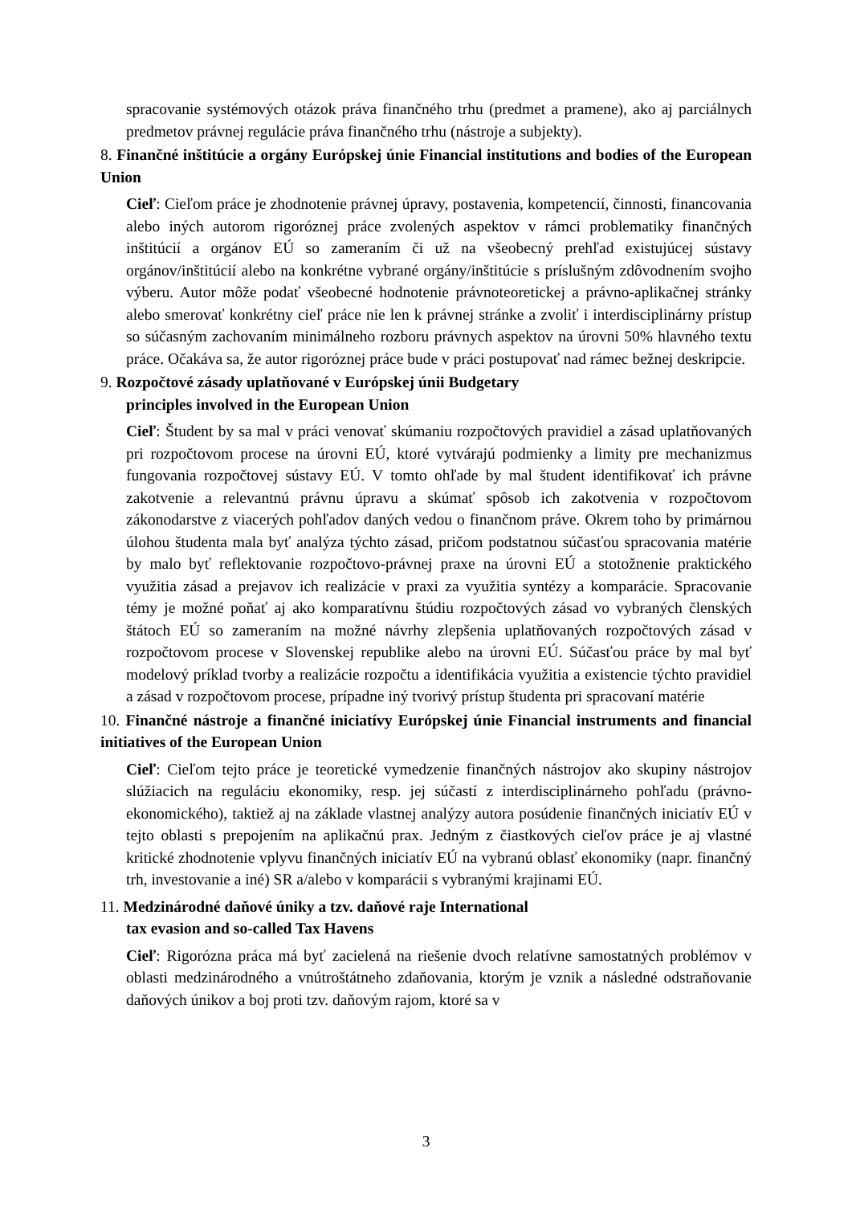spracovanie systémových otázok práva finančného trhu (predmet a pramene), ako aj parciálnych predmetov právnej regulácie práva finančného trhu (nástroje a subjekty).
8. Finančné inštitúcie a orgány Európskej únie Financial institutions and bodies of the European Union
Cieľ: Cieľom práce je zhodnotenie právnej úpravy, postavenia, kompetencií, činnosti, financovania alebo iných autorom rigoróznej práce zvolených aspektov v rámci problematiky finančných inštitúcií a orgánov EÚ so zameraním či už na všeobecný prehľad existujúcej sústavy orgánov/inštitúcií alebo na konkrétne vybrané orgány/inštitúcie s príslušným zdôvodnením svojho výberu. Autor môže podať všeobecné hodnotenie právnoteoretickej a právno-aplikačnej stránky alebo smerovať konkrétny cieľ práce nie len k právnej stránke a zvoliť i interdisciplinárny prístup so súčasným zachovaním minimálneho rozboru právnych aspektov na úrovni 50% hlavného textu práce. Očakáva sa, že autor rigoróznej práce bude v práci postupovať nad rámec bežnej deskripcie.
9. Rozpočtové zásady uplatňované v Európskej únii Budgetary
principles involved in the European Union
Cieľ: Študent by sa mal v práci venovať skúmaniu rozpočtových pravidiel a zásad uplatňovaných pri rozpočtovom procese na úrovni EÚ, ktoré vytvárajú podmienky a limity pre mechanizmus fungovania rozpočtovej sústavy EÚ. V tomto ohľade by mal študent identifikovať ich právne zakotvenie a relevantnú právnu úpravu a skúmať spôsob ich zakotvenia v rozpočtovom zákonodarstve z viacerých pohľadov daných vedou o finančnom práve. Okrem toho by primárnou úlohou študenta mala byť analýza týchto zásad, pričom podstatnou súčasťou spracovania matérie by malo byť reflektovanie rozpočtovo-právnej praxe na úrovni EÚ a stotožnenie praktického využitia zásad a prejavov ich realizácie v praxi za využitia syntézy a komparácie. Spracovanie témy je možné poňať aj ako komparatívnu štúdiu rozpočtových zásad vo vybraných členských štátoch EÚ so zameraním na možné návrhy zlepšenia uplatňovaných rozpočtových zásad v rozpočtovom procese v Slovenskej republike alebo na úrovni EÚ. Súčasťou práce by mal byť modelový príklad tvorby a realizácie rozpočtu a identifikácia využitia a existencie týchto pravidiel a zásad v rozpočtovom procese, prípadne iný tvorivý prístup študenta pri spracovaní matérie
10. Finančné nástroje a finančné iniciatívy Európskej únie Financial instruments and financial initiatives of the European Union
Cieľ: Cieľom tejto práce je teoretické vymedzenie finančných nástrojov ako skupiny nástrojov slúžiacich na reguláciu ekonomiky, resp. jej súčastí z interdisciplinárneho pohľadu (právno-ekonomického), taktiež aj na základe vlastnej analýzy autora posúdenie finančných iniciatív EÚ v tejto oblasti s prepojením na aplikačnú prax. Jedným z čiastkových cieľov práce je aj vlastné kritické zhodnotenie vplyvu finančných iniciatív EÚ na vybranú oblasť ekonomiky (napr. finančný trh, investovanie a iné) SR a/alebo v komparácii s vybranými krajinami EÚ.
11. Medzinárodné daňové úniky a tzv. daňové raje International
tax evasion and so-called Tax Havens
Cieľ: Rigorózna práca má byť zacielená na riešenie dvoch relatívne samostatných problémov v oblasti medzinárodného a vnútroštátneho zdaňovania, ktorým je vznik a následné odstraňovanie daňových únikov a boj proti tzv. daňovým rajom, ktoré sa v
3